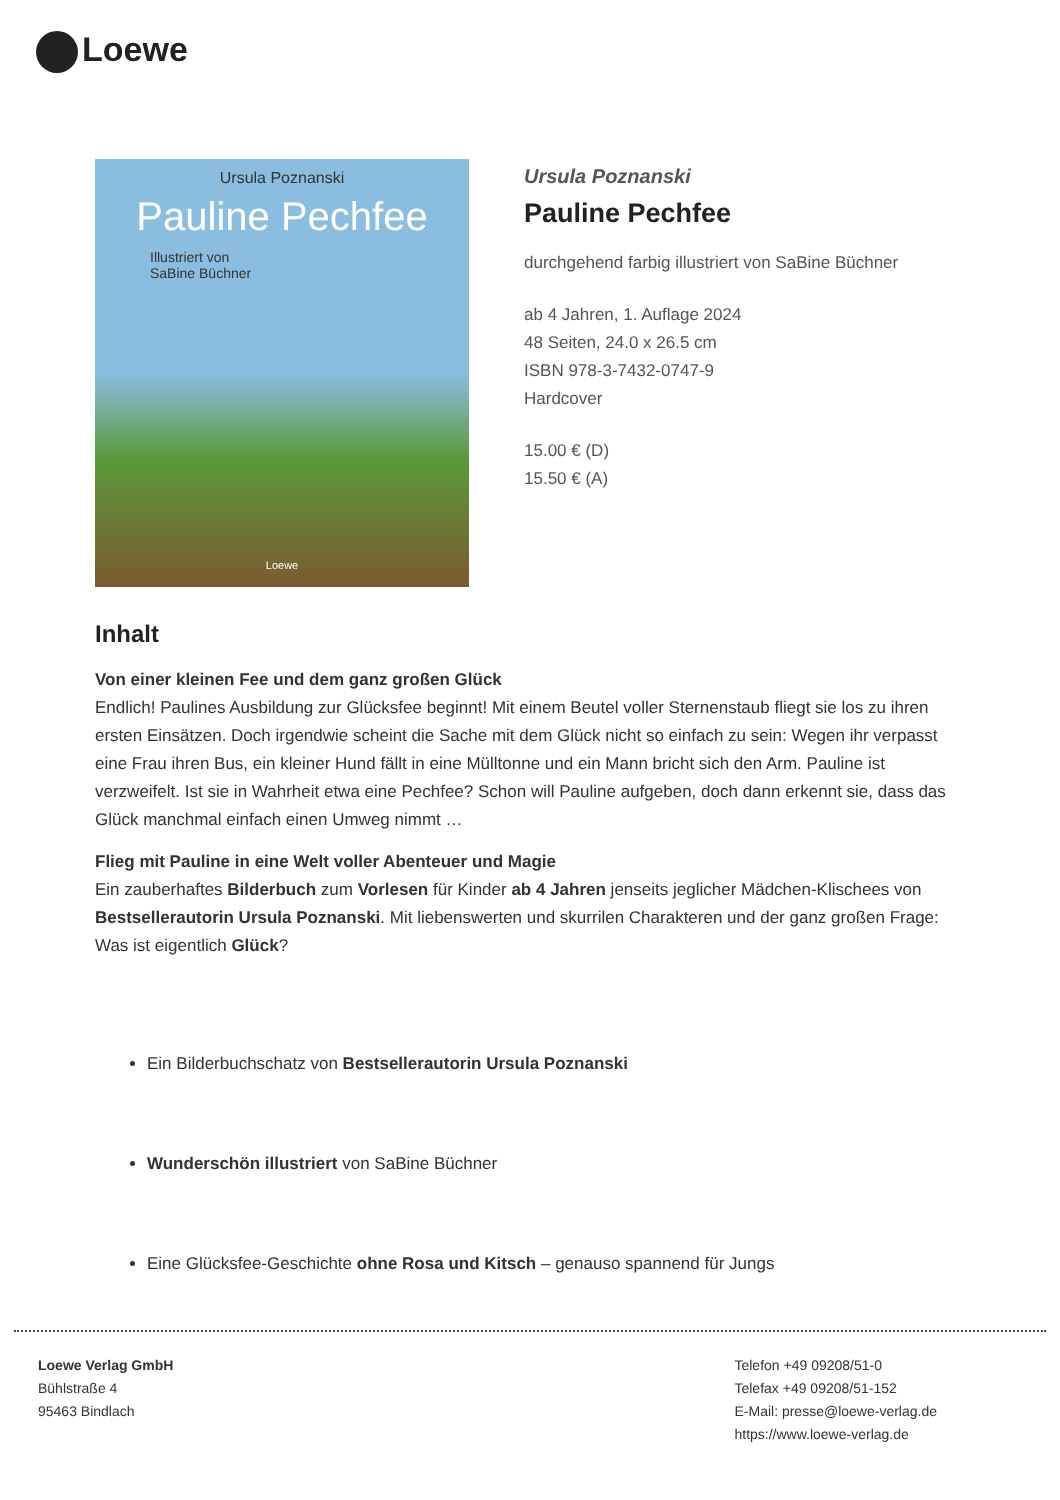Loewe
Ursula Poznanski
Pauline Pechfee
Illustriert von
SaBine Büchner
Loewe
Ursula Poznanski
Pauline Pechfee
durchgehend farbig illustriert von SaBine Büchner
ab 4 Jahren, 1. Auflage 2024
48 Seiten, 24.0 x 26.5 cm
ISBN 978-3-7432-0747-9
Hardcover
15.00 € (D)
15.50 € (A)
Inhalt
Von einer kleinen Fee und dem ganz großen Glück
Endlich! Paulines Ausbildung zur Glücksfee beginnt! Mit einem Beutel voller Sternenstaub fliegt sie los zu ihren ersten Einsätzen. Doch irgendwie scheint die Sache mit dem Glück nicht so einfach zu sein: Wegen ihr verpasst eine Frau ihren Bus, ein kleiner Hund fällt in eine Mülltonne und ein Mann bricht sich den Arm. Pauline ist verzweifelt. Ist sie in Wahrheit etwa eine Pechfee? Schon will Pauline aufgeben, doch dann erkennt sie, dass das Glück manchmal einfach einen Umweg nimmt …
Flieg mit Pauline in eine Welt voller Abenteuer und Magie
Ein zauberhaftes Bilderbuch zum Vorlesen für Kinder ab 4 Jahren jenseits jeglicher Mädchen-Klischees von Bestsellerautorin Ursula Poznanski. Mit liebenswerten und skurrilen Charakteren und der ganz großen Frage: Was ist eigentlich Glück?
Ein Bilderbuchschatz von Bestsellerautorin Ursula Poznanski
Wunderschön illustriert von SaBine Büchner
Eine Glücksfee-Geschichte ohne Rosa und Kitsch – genauso spannend für Jungs
Loewe Verlag GmbH
Bühlstraße 4
95463 Bindlach
Telefon +49 09208/51-0
Telefax +49 09208/51-152
E-Mail: presse@loewe-verlag.de
https://www.loewe-verlag.de